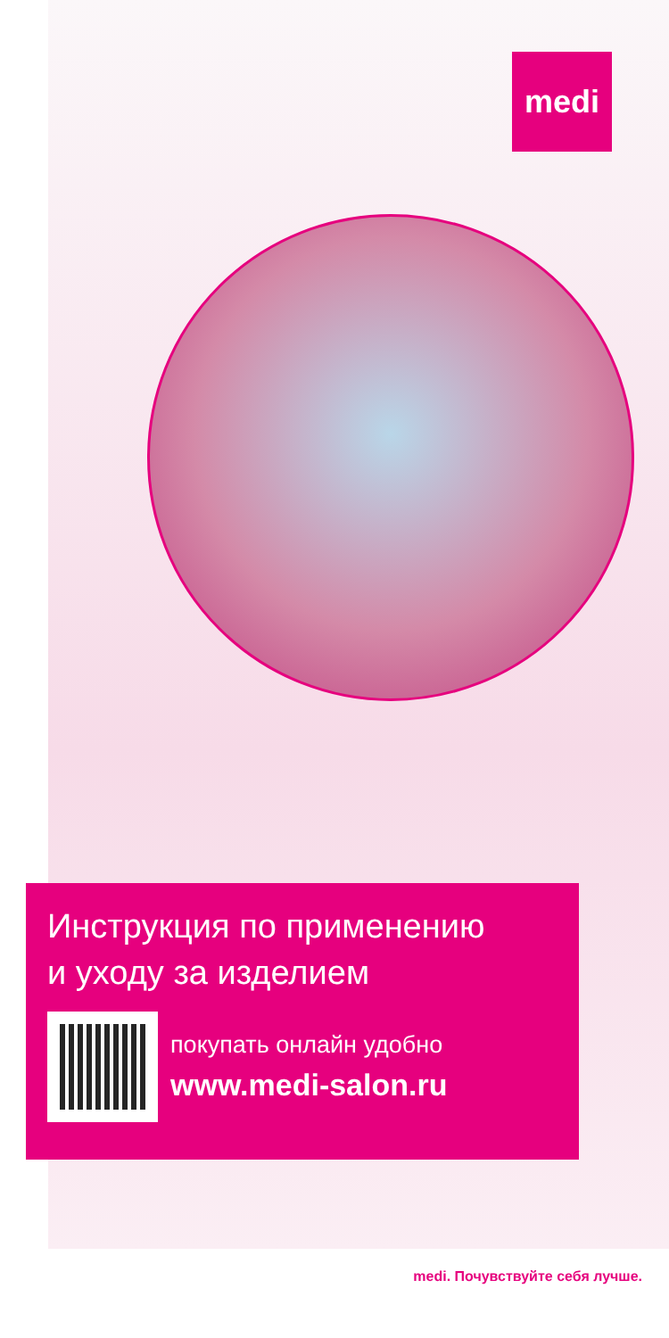medi
Инструкция по применению
и уходу за изделием
покупать онлайн удобно
www.medi-salon.ru
medi. Почувствуйте себя лучше.